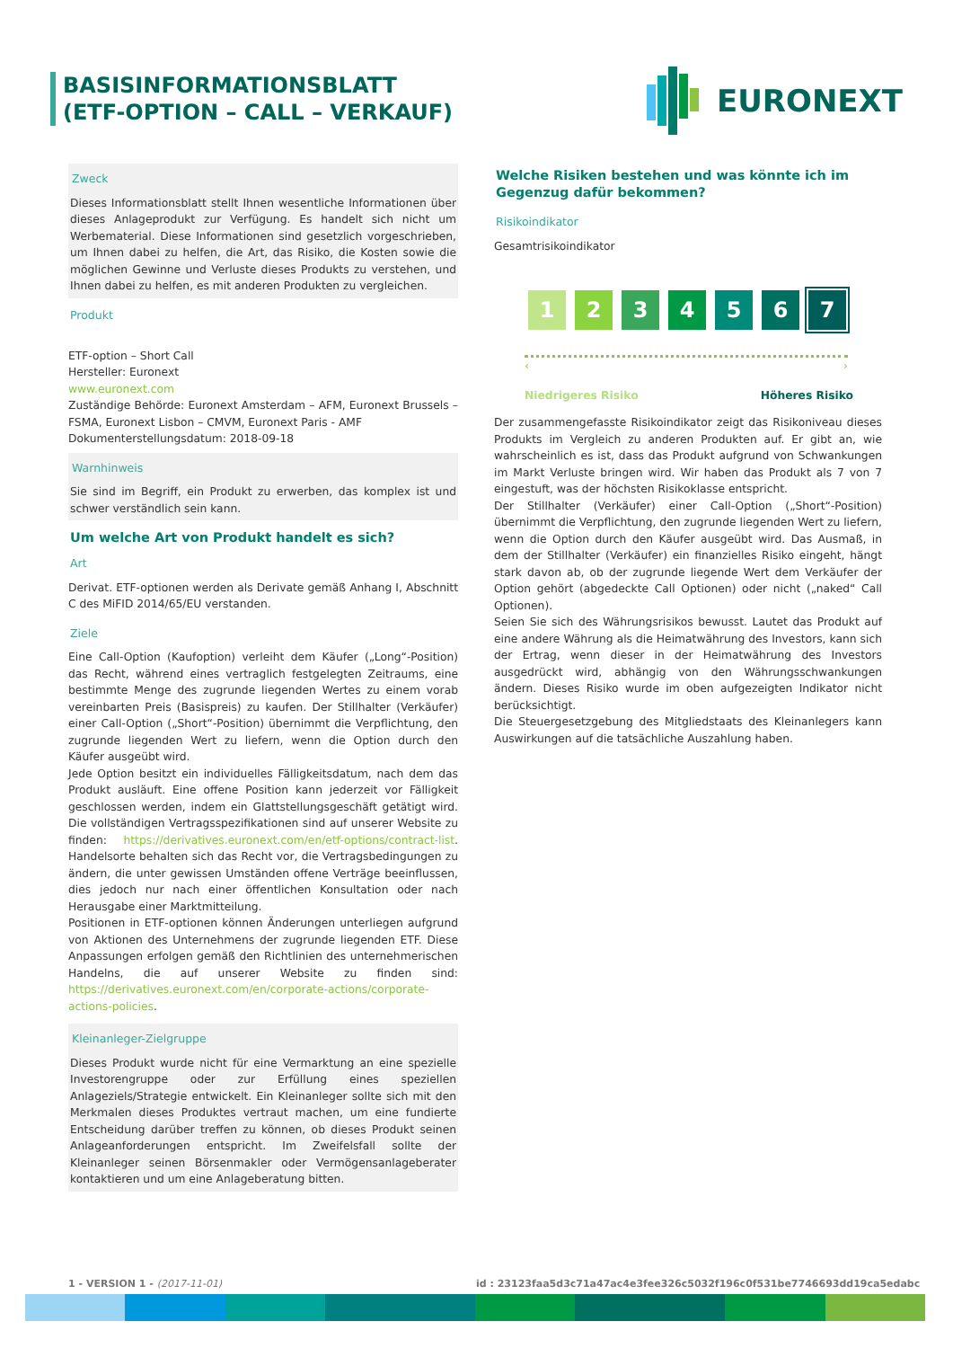BASISINFORMATIONSBLATT (ETF-OPTION – CALL – VERKAUF)
EURONEXT
Zweck
Dieses Informationsblatt stellt Ihnen wesentliche Informationen über dieses Anlageprodukt zur Verfügung. Es handelt sich nicht um Werbematerial. Diese Informationen sind gesetzlich vorgeschrieben, um Ihnen dabei zu helfen, die Art, das Risiko, die Kosten sowie die möglichen Gewinne und Verluste dieses Produkts zu verstehen, und Ihnen dabei zu helfen, es mit anderen Produkten zu vergleichen.
Produkt
ETF-option – Short Call
Hersteller: Euronext
www.euronext.com
Zuständige Behörde: Euronext Amsterdam – AFM, Euronext Brussels – FSMA, Euronext Lisbon – CMVM, Euronext Paris - AMF
Dokumenterstellungsdatum: 2018-09-18
Warnhinweis
Sie sind im Begriff, ein Produkt zu erwerben, das komplex ist und schwer verständlich sein kann.
Um welche Art von Produkt handelt es sich?
Art
Derivat. ETF-optionen werden als Derivate gemäß Anhang I, Abschnitt C des MiFID 2014/65/EU verstanden.
Ziele
Eine Call-Option (Kaufoption) verleiht dem Käufer („Long“-Position) das Recht, während eines vertraglich festgelegten Zeitraums, eine bestimmte Menge des zugrunde liegenden Wertes zu einem vorab vereinbarten Preis (Basispreis) zu kaufen. Der Stillhalter (Verkäufer) einer Call-Option („Short“-Position) übernimmt die Verpflichtung, den zugrunde liegenden Wert zu liefern, wenn die Option durch den Käufer ausgeübt wird.
Jede Option besitzt ein individuelles Fälligkeitsdatum, nach dem das Produkt ausläuft. Eine offene Position kann jederzeit vor Fälligkeit geschlossen werden, indem ein Glattstellungsgeschäft getätigt wird. Die vollständigen Vertragsspezifikationen sind auf unserer Website zu finden: https://derivatives.euronext.com/en/etf-options/contract-list. Handelsorte behalten sich das Recht vor, die Vertragsbedingungen zu ändern, die unter gewissen Umständen offene Verträge beeinflussen, dies jedoch nur nach einer öffentlichen Konsultation oder nach Herausgabe einer Marktmitteilung.
Positionen in ETF-optionen können Änderungen unterliegen aufgrund von Aktionen des Unternehmens der zugrunde liegenden ETF. Diese Anpassungen erfolgen gemäß den Richtlinien des unternehmerischen Handelns, die auf unserer Website zu finden sind: https://derivatives.euronext.com/en/corporate-actions/corporate-actions-policies.
Kleinanleger-Zielgruppe
Dieses Produkt wurde nicht für eine Vermarktung an eine spezielle Investorengruppe oder zur Erfüllung eines speziellen Anlageziels/Strategie entwickelt. Ein Kleinanleger sollte sich mit den Merkmalen dieses Produktes vertraut machen, um eine fundierte Entscheidung darüber treffen zu können, ob dieses Produkt seinen Anlageanforderungen entspricht. Im Zweifelsfall sollte der Kleinanleger seinen Börsenmakler oder Vermögensanlageberater kontaktieren und um eine Anlageberatung bitten.
Welche Risiken bestehen und was könnte ich im Gegenzug dafür bekommen?
Risikoindikator
Gesamtrisikoindikator
1 2 3 4 5 6 7
‹ ›
Niedrigeres Risiko Höheres Risiko
Der zusammengefasste Risikoindikator zeigt das Risikoniveau dieses Produkts im Vergleich zu anderen Produkten auf. Er gibt an, wie wahrscheinlich es ist, dass das Produkt aufgrund von Schwankungen im Markt Verluste bringen wird. Wir haben das Produkt als 7 von 7 eingestuft, was der höchsten Risikoklasse entspricht.
Der Stillhalter (Verkäufer) einer Call-Option („Short“-Position) übernimmt die Verpflichtung, den zugrunde liegenden Wert zu liefern, wenn die Option durch den Käufer ausgeübt wird. Das Ausmaß, in dem der Stillhalter (Verkäufer) ein finanzielles Risiko eingeht, hängt stark davon ab, ob der zugrunde liegende Wert dem Verkäufer der Option gehört (abgedeckte Call Optionen) oder nicht („naked“ Call Optionen).
Seien Sie sich des Währungsrisikos bewusst. Lautet das Produkt auf eine andere Währung als die Heimatwährung des Investors, kann sich der Ertrag, wenn dieser in der Heimatwährung des Investors ausgedrückt wird, abhängig von den Währungsschwankungen ändern. Dieses Risiko wurde im oben aufgezeigten Indikator nicht berücksichtigt.
Die Steuergesetzgebung des Mitgliedstaats des Kleinanlegers kann Auswirkungen auf die tatsächliche Auszahlung haben.
1 - VERSION 1 - (2017-11-01)
id : 23123faa5d3c71a47ac4e3fee326c5032f196c0f531be7746693dd19ca5edabc